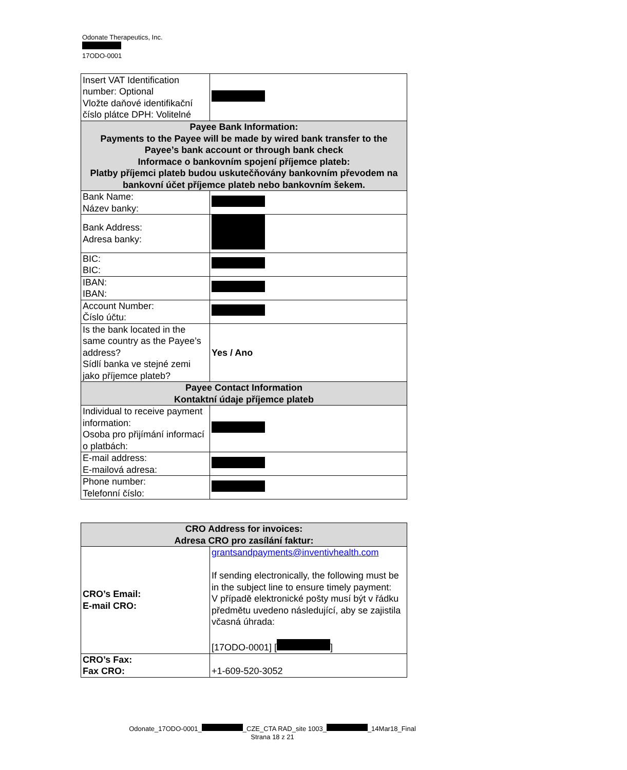Odonate Therapeutics, Inc.
17ODO-0001
| Insert VAT Identification number: Optional Vložte daňové identifikační číslo plátce DPH: Volitelné | |
| Payee Bank Information: Payments to the Payee will be made by wired bank transfer to the Payee’s bank account or through bank check Informace o bankovním spojení příjemce plateb: Platby příjemci plateb budou uskutečňovány bankovním převodem na bankovní účet příjemce plateb nebo bankovním šekem. | |
| Bank Name: Název banky: | |
| Bank Address: Adresa banky: | |
| BIC: BIC: | |
| IBAN: IBAN: | |
| Account Number: Číslo účtu: | |
| Is the bank located in the same country as the Payee’s address? Sídlí banka ve stejné zemi jako příjemce plateb? | Yes / Ano |
| Payee Contact Information Kontaktní údaje příjemce plateb | |
| Individual to receive payment information: Osoba pro přijímání informací o platbách: | |
| E-mail address: E-mailová adresa: | |
| Phone number: Telefonní číslo: | |
| CRO Address for invoices: Adresa CRO pro zasílání faktur: | |
| --- | --- |
| CRO’s Email: E-mail CRO: | grantsandpayments@inventivhealth.com If sending electronically, the following must be in the subject line to ensure timely payment: V případě elektronické pošty musí být v řádku předmětu uvedeno následující, aby se zajistila včasná úhrada: [17ODO-0001] [ ] |
| CRO’s Fax: Fax CRO: | +1-609-520-3052 |
Odonate_17ODO-0001_ _CZE_CTA RAD_site 1003_ _14Mar18_Final
Strana 18 z 21